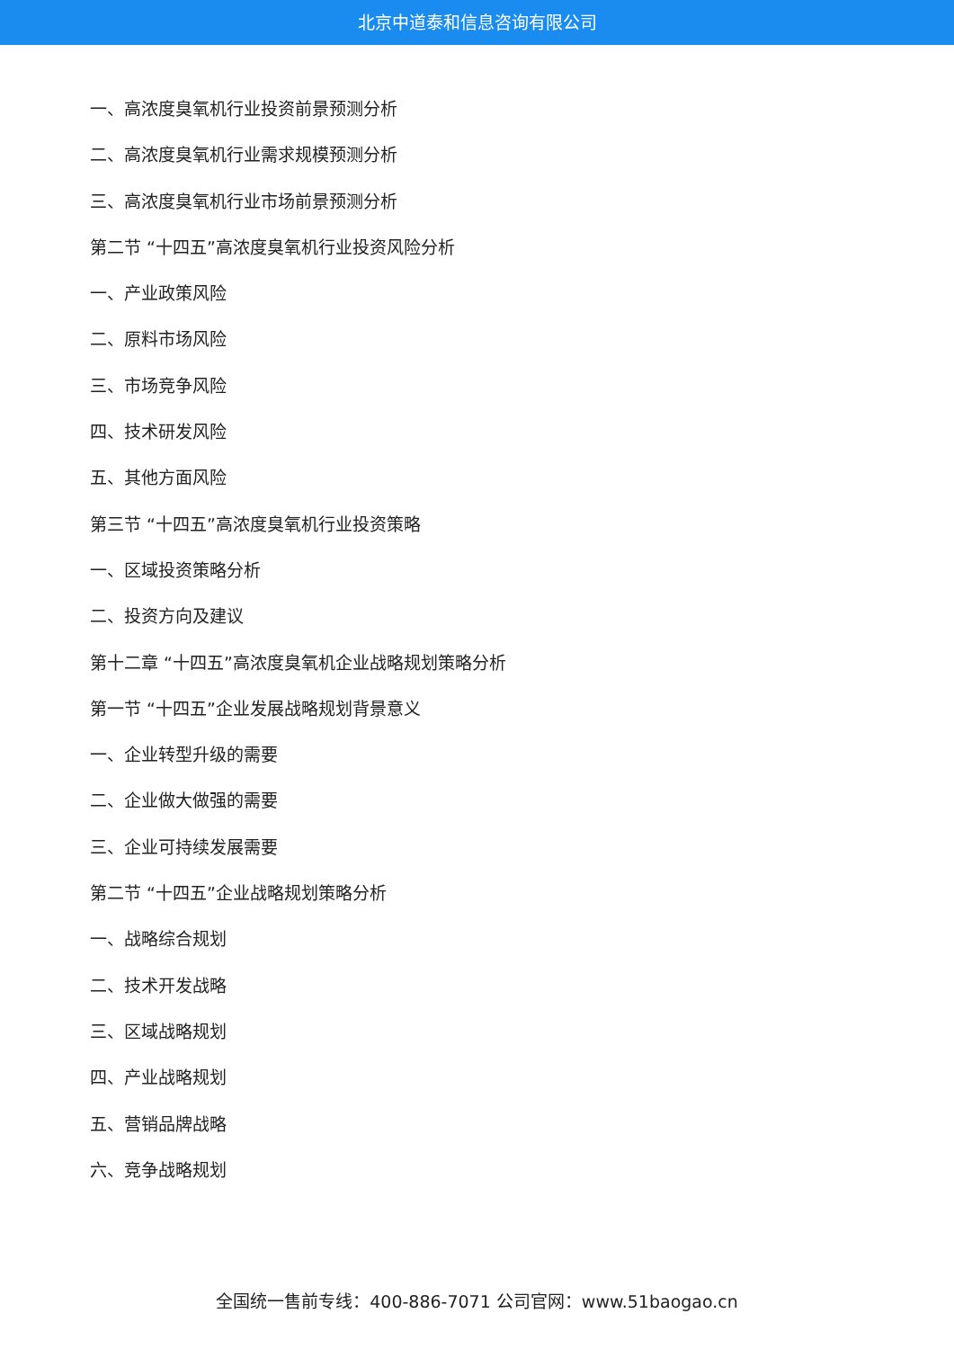北京中道泰和信息咨询有限公司
一、高浓度臭氧机行业投资前景预测分析
二、高浓度臭氧机行业需求规模预测分析
三、高浓度臭氧机行业市场前景预测分析
第二节 “十四五”高浓度臭氧机行业投资风险分析
一、产业政策风险
二、原料市场风险
三、市场竞争风险
四、技术研发风险
五、其他方面风险
第三节 “十四五”高浓度臭氧机行业投资策略
一、区域投资策略分析
二、投资方向及建议
第十二章 “十四五”高浓度臭氧机企业战略规划策略分析
第一节 “十四五”企业发展战略规划背景意义
一、企业转型升级的需要
二、企业做大做强的需要
三、企业可持续发展需要
第二节 “十四五”企业战略规划策略分析
一、战略综合规划
二、技术开发战略
三、区域战略规划
四、产业战略规划
五、营销品牌战略
六、竞争战略规划
全国统一售前专线：400-886-7071 公司官网：www.51baogao.cn